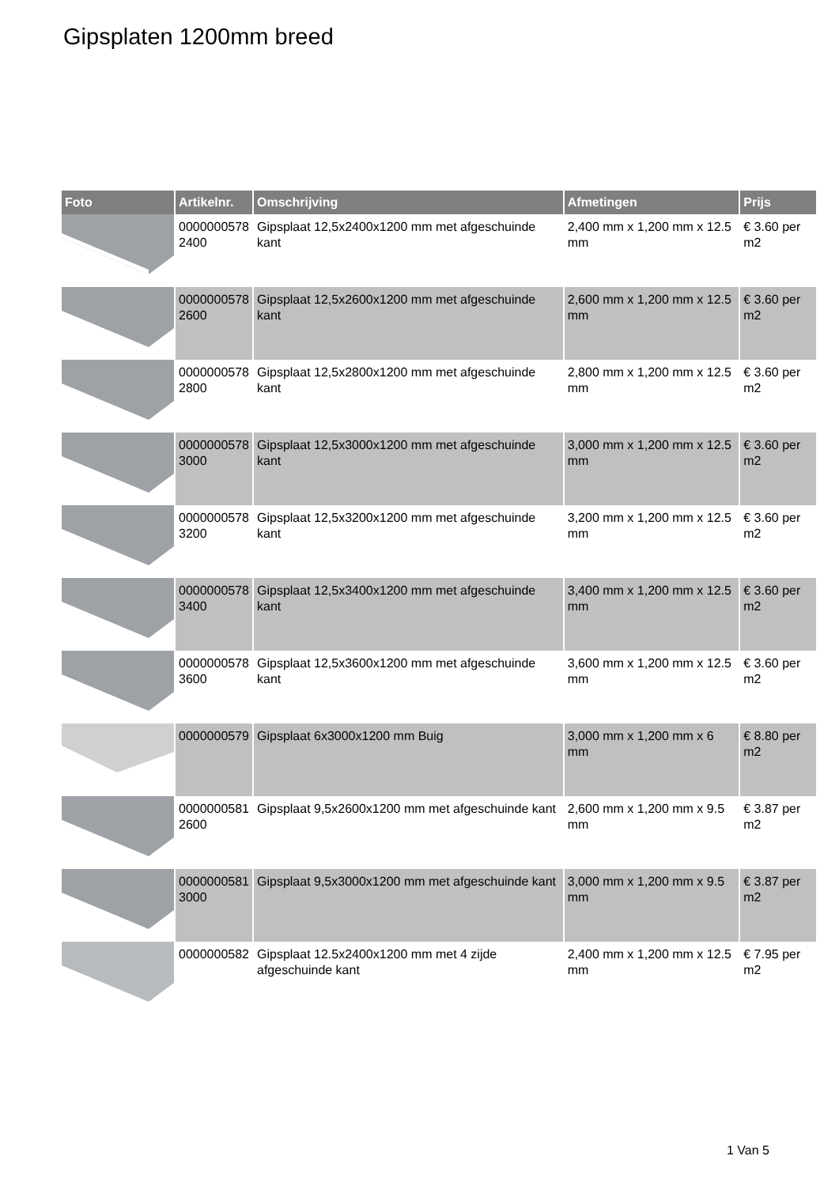Gipsplaten 1200mm breed
| Foto | Artikelnr. | Omschrijving | Afmetingen | Prijs |
| --- | --- | --- | --- | --- |
| | 0000000578 2400 | Gipsplaat 12,5x2400x1200 mm met afgeschuinde kant | 2,400 mm x 1,200 mm x 12.5 mm | € 3.60 per m2 |
| | 0000000578 2600 | Gipsplaat 12,5x2600x1200 mm met afgeschuinde kant | 2,600 mm x 1,200 mm x 12.5 mm | € 3.60 per m2 |
| | 0000000578 2800 | Gipsplaat 12,5x2800x1200 mm met afgeschuinde kant | 2,800 mm x 1,200 mm x 12.5 mm | € 3.60 per m2 |
| | 0000000578 3000 | Gipsplaat 12,5x3000x1200 mm met afgeschuinde kant | 3,000 mm x 1,200 mm x 12.5 mm | € 3.60 per m2 |
| | 0000000578 3200 | Gipsplaat 12,5x3200x1200 mm met afgeschuinde kant | 3,200 mm x 1,200 mm x 12.5 mm | € 3.60 per m2 |
| | 0000000578 3400 | Gipsplaat 12,5x3400x1200 mm met afgeschuinde kant | 3,400 mm x 1,200 mm x 12.5 mm | € 3.60 per m2 |
| | 0000000578 3600 | Gipsplaat 12,5x3600x1200 mm met afgeschuinde kant | 3,600 mm x 1,200 mm x 12.5 mm | € 3.60 per m2 |
| | 0000000579 | Gipsplaat 6x3000x1200 mm Buig | 3,000 mm x 1,200 mm x 6 mm | € 8.80 per m2 |
| | 0000000581 2600 | Gipsplaat 9,5x2600x1200 mm met afgeschuinde kant | 2,600 mm x 1,200 mm x 9.5 mm | € 3.87 per m2 |
| | 0000000581 3000 | Gipsplaat 9,5x3000x1200 mm met afgeschuinde kant | 3,000 mm x 1,200 mm x 9.5 mm | € 3.87 per m2 |
| | 0000000582 | Gipsplaat 12.5x2400x1200 mm met 4 zijde afgeschuinde kant | 2,400 mm x 1,200 mm x 12.5 mm | € 7.95 per m2 |
1 Van 5